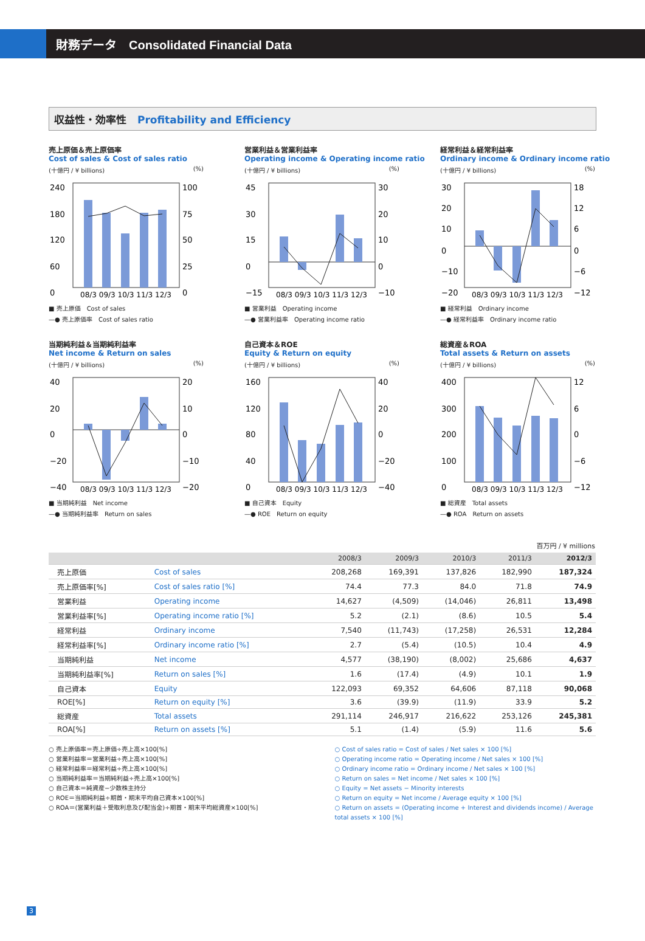財務データ　Consolidated Financial Data
収益性・効率性 Profitability and Efficiency
売上原価＆売上原価率
Cost of sales & Cost of sales ratio
(十億円 / ¥ billions) (%)
240
180
120
60
0
100
75
50
25
0
08/3 09/3 10/3 11/3 12/3
■ 売上原価　Cost of sales
—● 売上原価率　Cost of sales ratio
営業利益＆営業利益率
Operating income & Operating income ratio
(十億円 / ¥ billions) (%)
45
30
15
0
−15
30
20
10
0
−10
08/3 09/3 10/3 11/3 12/3
■ 営業利益　Operating income
—● 営業利益率　Operating income ratio
経常利益＆経常利益率
Ordinary income & Ordinary income ratio
(十億円 / ¥ billions) (%)
30
20
10
0
−10
−20
18
12
6
0
−6
−12
08/3 09/3 10/3 11/3 12/3
■ 経常利益　Ordinary income
—● 経常利益率　Ordinary income ratio
当期純利益＆当期純利益率
Net income & Return on sales
(十億円 / ¥ billions) (%)
40
20
0
−20
−40
20
10
0
−10
−20
08/3 09/3 10/3 11/3 12/3
■ 当期純利益　Net income
—● 当期純利益率　Return on sales
自己資本＆ROE
Equity & Return on equity
(十億円 / ¥ billions) (%)
160
120
80
40
0
40
20
0
−20
−40
08/3 09/3 10/3 11/3 12/3
■ 自己資本　Equity
—● ROE　Return on equity
総資産＆ROA
Total assets & Return on assets
(十億円 / ¥ billions) (%)
400
300
200
100
0
12
6
0
−6
−12
08/3 09/3 10/3 11/3 12/3
■ 総資産　Total assets
—● ROA　Return on assets
百万円 / ¥ millions
| | | 2008/3 | 2009/3 | 2010/3 | 2011/3 | 2012/3 |
| --- | --- | --- | --- | --- | --- | --- |
| 売上原価 | Cost of sales | 208,268 | 169,391 | 137,826 | 182,990 | 187,324 |
| 売上原価率[%] | Cost of sales ratio [%] | 74.4 | 77.3 | 84.0 | 71.8 | 74.9 |
| 営業利益 | Operating income | 14,627 | (4,509) | (14,046) | 26,811 | 13,498 |
| 営業利益率[%] | Operating income ratio [%] | 5.2 | (2.1) | (8.6) | 10.5 | 5.4 |
| 経常利益 | Ordinary income | 7,540 | (11,743) | (17,258) | 26,531 | 12,284 |
| 経常利益率[%] | Ordinary income ratio [%] | 2.7 | (5.4) | (10.5) | 10.4 | 4.9 |
| 当期純利益 | Net income | 4,577 | (38,190) | (8,002) | 25,686 | 4,637 |
| 当期純利益率[%] | Return on sales [%] | 1.6 | (17.4) | (4.9) | 10.1 | 1.9 |
| 自己資本 | Equity | 122,093 | 69,352 | 64,606 | 87,118 | 90,068 |
| ROE[%] | Return on equity [%] | 3.6 | (39.9) | (11.9) | 33.9 | 5.2 |
| 総資産 | Total assets | 291,114 | 246,917 | 216,622 | 253,126 | 245,381 |
| ROA[%] | Return on assets [%] | 5.1 | (1.4) | (5.9) | 11.6 | 5.6 |
○ 売上原価率＝売上原価÷売上高×100[%]
○ 営業利益率＝営業利益÷売上高×100[%]
○ 経常利益率＝経常利益÷売上高×100[%]
○ 当期純利益率＝当期純利益÷売上高×100[%]
○ 自己資本＝純資産−少数株主持分
○ ROE＝当期純利益÷期首・期末平均自己資本×100[%]
○ ROA＝(営業利益＋受取利息及び配当金)÷期首・期末平均総資産×100[%]
○ Cost of sales ratio = Cost of sales / Net sales × 100 [%]
○ Operating income ratio = Operating income / Net sales × 100 [%]
○ Ordinary income ratio = Ordinary income / Net sales × 100 [%]
○ Return on sales = Net income / Net sales × 100 [%]
○ Equity = Net assets − Minority interests
○ Return on equity = Net income / Average equity × 100 [%]
○ Return on assets = (Operating income + Interest and dividends income) / Average total assets × 100 [%]
3